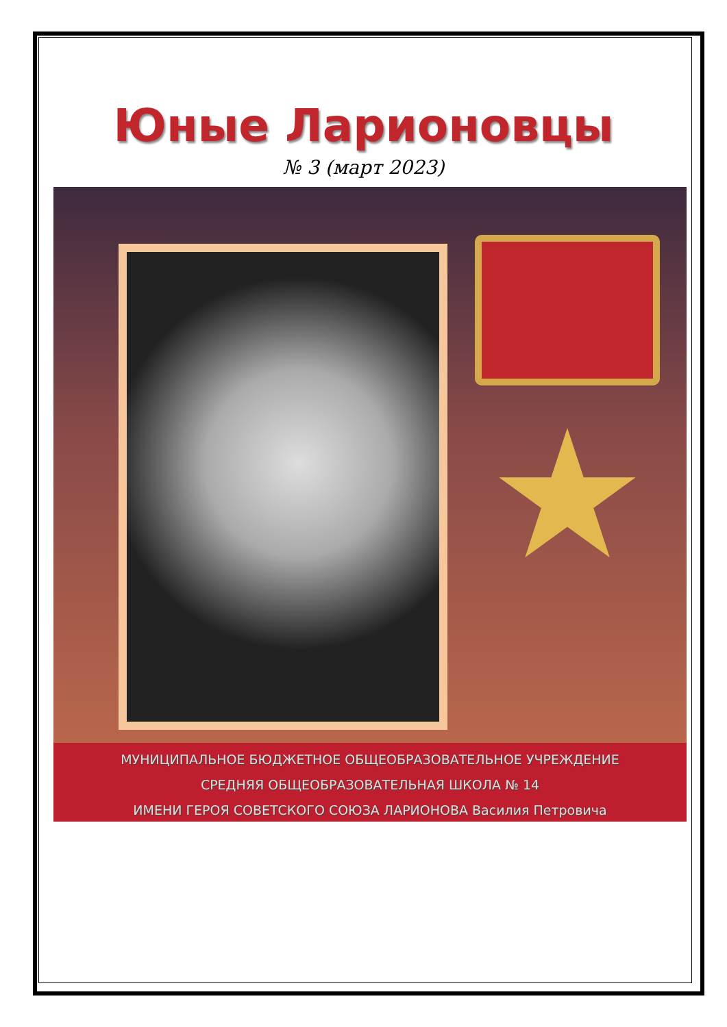Юные Ларионовцы
№ 3 (март 2023)
★
МУНИЦИПАЛЬНОЕ БЮДЖЕТНОЕ ОБЩЕОБРАЗОВАТЕЛЬНОЕ УЧРЕЖДЕНИЕ
СРЕДНЯЯ ОБЩЕОБРАЗОВАТЕЛЬНАЯ ШКОЛА № 14
ИМЕНИ ГЕРОЯ СОВЕТСКОГО СОЮЗА ЛАРИОНОВА Василия Петровича